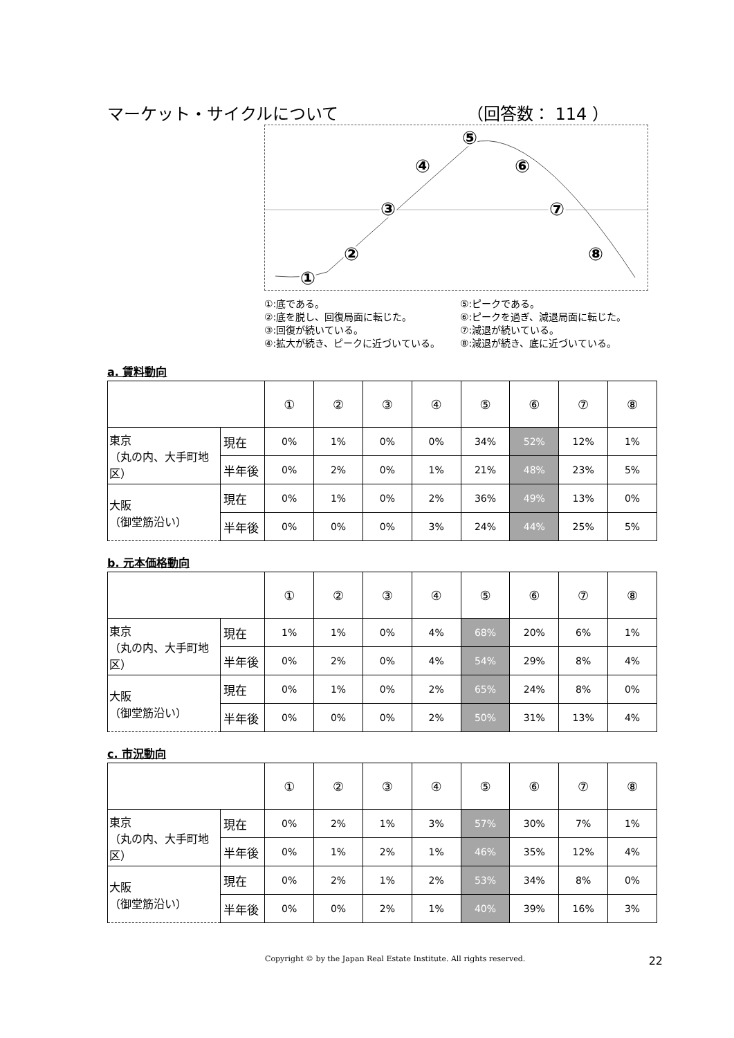マーケット・サイクルについて （回答数： 114 ）
①
②
③
④
⑤
⑥
⑦
⑧
①:底である。 ⑤:ピークである。 ②:底を脱し、回復局面に転じた。 ⑥:ピークを過ぎ、減退局面に転じた。 ③:回復が続いている。 ⑦:減退が続いている。 ④:拡大が続き、ピークに近づいている。 ⑧:減退が続き、底に近づいている。
a. 賃料動向
| | | ① | ② | ③ | ④ | ⑤ | ⑥ | ⑦ | ⑧ |
| 東京 （丸の内、大手町地区） | 現在 | 0% | 1% | 0% | 0% | 34% | 52% | 12% | 1% |
| | 半年後 | 0% | 2% | 0% | 1% | 21% | 48% | 23% | 5% |
| 大阪 （御堂筋沿い） | 現在 | 0% | 1% | 0% | 2% | 36% | 49% | 13% | 0% |
| | 半年後 | 0% | 0% | 0% | 3% | 24% | 44% | 25% | 5% |
b. 元本価格動向
| | | ① | ② | ③ | ④ | ⑤ | ⑥ | ⑦ | ⑧ |
| 東京 （丸の内、大手町地区） | 現在 | 1% | 1% | 0% | 4% | 68% | 20% | 6% | 1% |
| | 半年後 | 0% | 2% | 0% | 4% | 54% | 29% | 8% | 4% |
| 大阪 （御堂筋沿い） | 現在 | 0% | 1% | 0% | 2% | 65% | 24% | 8% | 0% |
| | 半年後 | 0% | 0% | 0% | 2% | 50% | 31% | 13% | 4% |
c. 市況動向
| | | ① | ② | ③ | ④ | ⑤ | ⑥ | ⑦ | ⑧ |
| 東京 （丸の内、大手町地区） | 現在 | 0% | 2% | 1% | 3% | 57% | 30% | 7% | 1% |
| | 半年後 | 0% | 1% | 2% | 1% | 46% | 35% | 12% | 4% |
| 大阪 （御堂筋沿い） | 現在 | 0% | 2% | 1% | 2% | 53% | 34% | 8% | 0% |
| | 半年後 | 0% | 0% | 2% | 1% | 40% | 39% | 16% | 3% |
Copyright © by the Japan Real Estate Institute. All rights reserved. 22